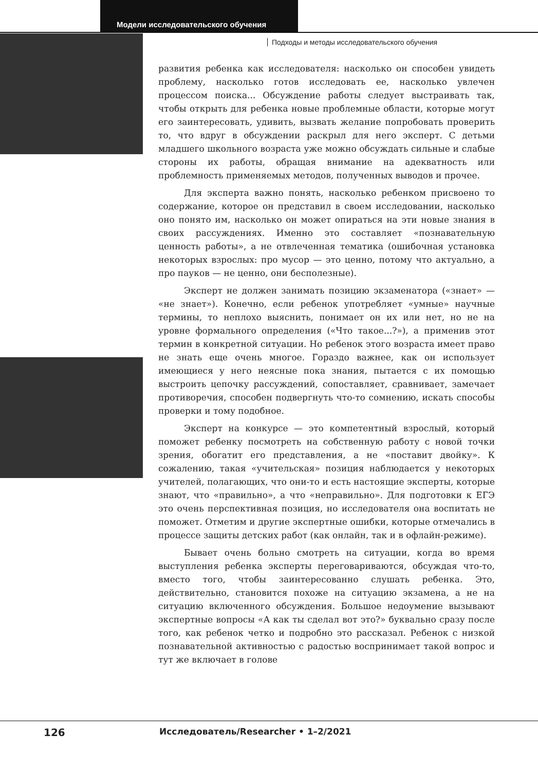Модели исследовательского обучения
Подходы и методы исследовательского обучения
развития ребенка как исследователя: насколько он способен увидеть проблему, насколько готов исследовать ее, насколько увлечен процессом поиска... Обсуждение работы следует выстраивать так, чтобы открыть для ребенка новые проблемные области, которые могут его заинтересовать, удивить, вызвать желание попробовать проверить то, что вдруг в обсуждении раскрыл для него эксперт. С детьми младшего школьного возраста уже можно обсуждать сильные и слабые стороны их работы, обращая внимание на адекватность или проблемность применяемых методов, полученных выводов и прочее.
Для эксперта важно понять, насколько ребенком присвоено то содержание, которое он представил в своем исследовании, насколько оно понято им, насколько он может опираться на эти новые знания в своих рассуждениях. Именно это составляет «познавательную ценность работы», а не отвлеченная тематика (ошибочная установка некоторых взрослых: про мусор — это ценно, потому что актуально, а про пауков — не ценно, они бесполезные).
Эксперт не должен занимать позицию экзаменатора («знает» — «не знает»). Конечно, если ребенок употребляет «умные» научные термины, то неплохо выяснить, понимает он их или нет, но не на уровне формального определения («Что такое...?»), а применив этот термин в конкретной ситуации. Но ребенок этого возраста имеет право не знать еще очень многое. Гораздо важнее, как он использует имеющиеся у него неясные пока знания, пытается с их помощью выстроить цепочку рассуждений, сопоставляет, сравнивает, замечает противоречия, способен подвергнуть что-то сомнению, искать способы проверки и тому подобное.
Эксперт на конкурсе — это компетентный взрослый, который поможет ребенку посмотреть на собственную работу с новой точки зрения, обогатит его представления, а не «поставит двойку». К сожалению, такая «учительская» позиция наблюдается у некоторых учителей, полагающих, что они-то и есть настоящие эксперты, которые знают, что «правильно», а что «неправильно». Для подготовки к ЕГЭ это очень перспективная позиция, но исследователя она воспитать не поможет. Отметим и другие экспертные ошибки, которые отмечались в процессе защиты детских работ (как онлайн, так и в офлайн-режиме).
Бывает очень больно смотреть на ситуации, когда во время выступления ребенка эксперты переговариваются, обсуждая что-то, вместо того, чтобы заинтересованно слушать ребенка. Это, действительно, становится похоже на ситуацию экзамена, а не на ситуацию включенного обсуждения. Большое недоумение вызывают экспертные вопросы «А как ты сделал вот это?» буквально сразу после того, как ребенок четко и подробно это рассказал. Ребенок с низкой познавательной активностью с радостью воспринимает такой вопрос и тут же включает в голове
126 Исследователь/Researcher • 1–2/2021